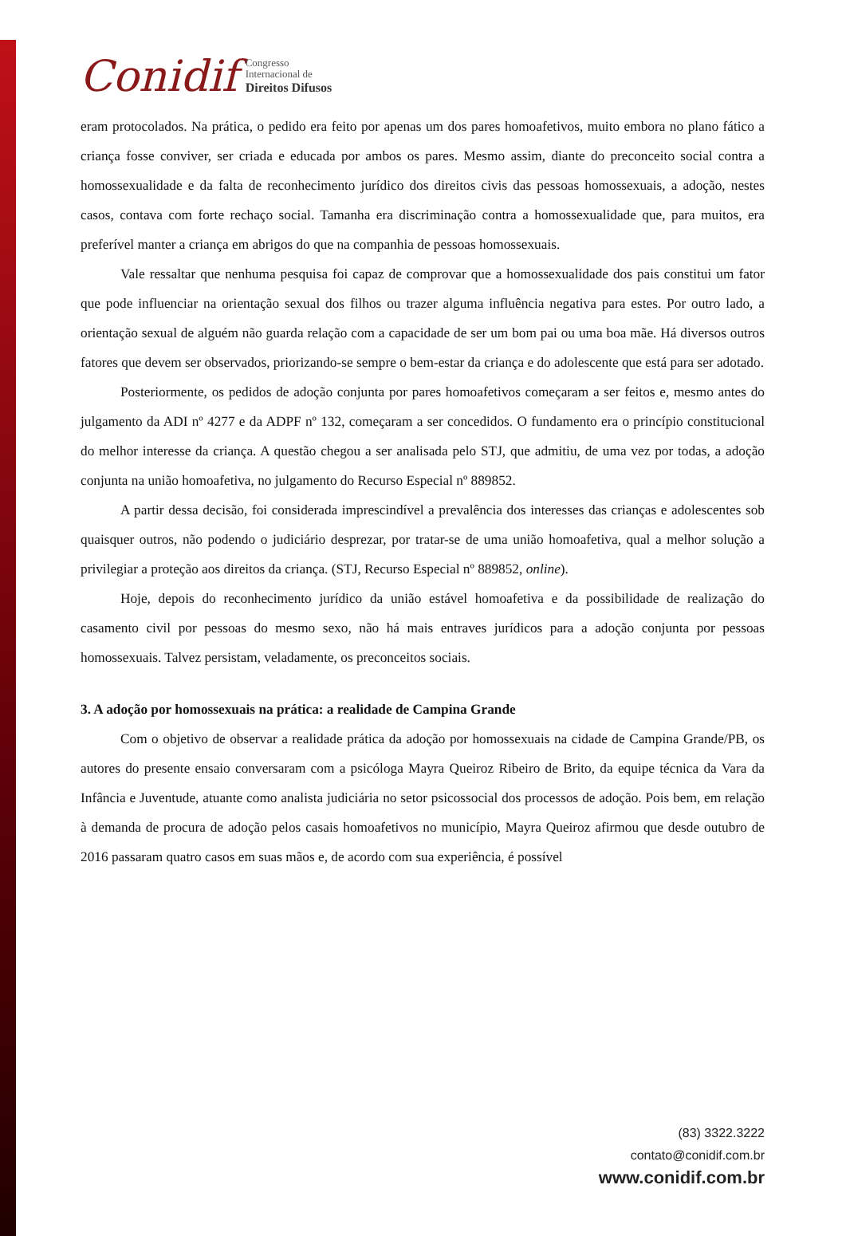Conidif Congresso
Internacional de
Direitos Difusos
eram protocolados. Na prática, o pedido era feito por apenas um dos pares homoafetivos, muito embora no plano fático a criança fosse conviver, ser criada e educada por ambos os pares. Mesmo assim, diante do preconceito social contra a homossexualidade e da falta de reconhecimento jurídico dos direitos civis das pessoas homossexuais, a adoção, nestes casos, contava com forte rechaço social. Tamanha era discriminação contra a homossexualidade que, para muitos, era preferível manter a criança em abrigos do que na companhia de pessoas homossexuais.
Vale ressaltar que nenhuma pesquisa foi capaz de comprovar que a homossexualidade dos pais constitui um fator que pode influenciar na orientação sexual dos filhos ou trazer alguma influência negativa para estes. Por outro lado, a orientação sexual de alguém não guarda relação com a capacidade de ser um bom pai ou uma boa mãe. Há diversos outros fatores que devem ser observados, priorizando-se sempre o bem-estar da criança e do adolescente que está para ser adotado.
Posteriormente, os pedidos de adoção conjunta por pares homoafetivos começaram a ser feitos e, mesmo antes do julgamento da ADI nº 4277 e da ADPF nº 132, começaram a ser concedidos. O fundamento era o princípio constitucional do melhor interesse da criança. A questão chegou a ser analisada pelo STJ, que admitiu, de uma vez por todas, a adoção conjunta na união homoafetiva, no julgamento do Recurso Especial nº 889852.
A partir dessa decisão, foi considerada imprescindível a prevalência dos interesses das crianças e adolescentes sob quaisquer outros, não podendo o judiciário desprezar, por tratar-se de uma união homoafetiva, qual a melhor solução a privilegiar a proteção aos direitos da criança. (STJ, Recurso Especial nº 889852, online).
Hoje, depois do reconhecimento jurídico da união estável homoafetiva e da possibilidade de realização do casamento civil por pessoas do mesmo sexo, não há mais entraves jurídicos para a adoção conjunta por pessoas homossexuais. Talvez persistam, veladamente, os preconceitos sociais.
3. A adoção por homossexuais na prática: a realidade de Campina Grande
Com o objetivo de observar a realidade prática da adoção por homossexuais na cidade de Campina Grande/PB, os autores do presente ensaio conversaram com a psicóloga Mayra Queiroz Ribeiro de Brito, da equipe técnica da Vara da Infância e Juventude, atuante como analista judiciária no setor psicossocial dos processos de adoção. Pois bem, em relação à demanda de procura de adoção pelos casais homoafetivos no município, Mayra Queiroz afirmou que desde outubro de 2016 passaram quatro casos em suas mãos e, de acordo com sua experiência, é possível
(83) 3322.3222
contato@conidif.com.br
www.conidif.com.br